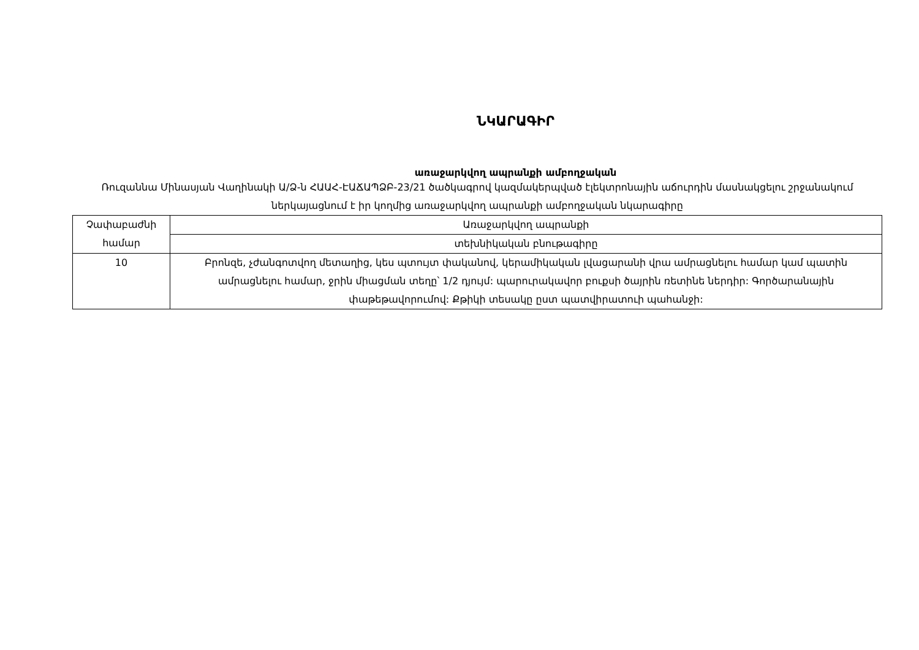ՆԿԱՐԱԳԻՐ
առաջարկվող ապրանքի ամբողջական
Ռուզաննա Մինասյան Վաղինակի Ա/Ձ-ն ՀԱԱՀ-ԷԱՃԱՊՁԲ-23/21 ծածկագրով կազմակերպված էլեկտրոնային աճուրդին մասնակցելու շրջանակում ներկայացնում է իր կողմից առաջարկվող ապրանքի ամբողջական նկարագիրը
| Չափաբաժնի համար | Առաջարկվող ապրանքի |
| | տեխնիկական բնութագիրը |
| 10 | Բրոնզե, չժանգոտվող մետաղից, կես պտույտ փականով, կերամիկական լվացարանի վրա ամրացնելու համար կամ պատին ամրացնելու համար, ջրին միացման տեղը՝ 1/2 դյույմ: պարուրակավոր բուքսի ծայրին ռետինե ներդիր: Գործարանային փաթեթավորումով: Քթիկի տեսակը ըստ պատվիրատուի պահանջի: |